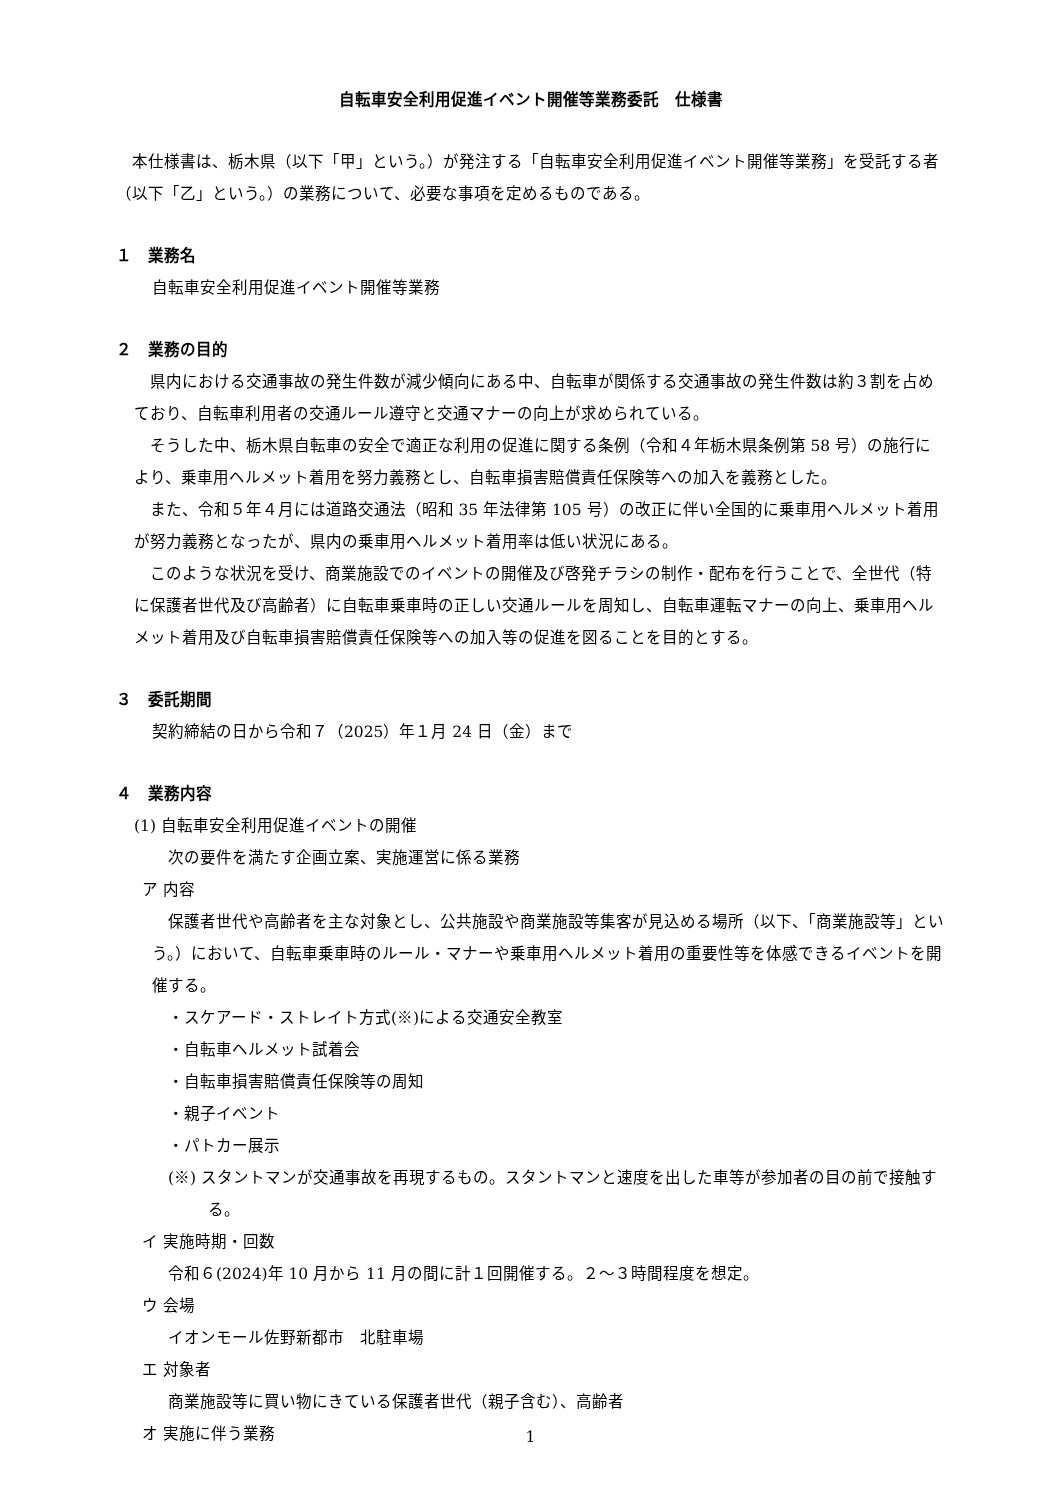自転車安全利用促進イベント開催等業務委託　仕様書
本仕様書は、栃木県（以下「甲」という。）が発注する「自転車安全利用促進イベント開催等業務」を受託する者（以下「乙」という。）の業務について、必要な事項を定めるものである。
１　業務名
自転車安全利用促進イベント開催等業務
２　業務の目的
県内における交通事故の発生件数が減少傾向にある中、自転車が関係する交通事故の発生件数は約３割を占めており、自転車利用者の交通ルール遵守と交通マナーの向上が求められている。
そうした中、栃木県自転車の安全で適正な利用の促進に関する条例（令和４年栃木県条例第 58 号）の施行により、乗車用ヘルメット着用を努力義務とし、自転車損害賠償責任保険等への加入を義務とした。
また、令和５年４月には道路交通法（昭和 35 年法律第 105 号）の改正に伴い全国的に乗車用ヘルメット着用が努力義務となったが、県内の乗車用ヘルメット着用率は低い状況にある。
このような状況を受け、商業施設でのイベントの開催及び啓発チラシの制作・配布を行うことで、全世代（特に保護者世代及び高齢者）に自転車乗車時の正しい交通ルールを周知し、自転車運転マナーの向上、乗車用ヘルメット着用及び自転車損害賠償責任保険等への加入等の促進を図ることを目的とする。
３　委託期間
契約締結の日から令和７（2025）年１月 24 日（金）まで
４　業務内容
(1) 自転車安全利用促進イベントの開催
次の要件を満たす企画立案、実施運営に係る業務
ア 内容
保護者世代や高齢者を主な対象とし、公共施設や商業施設等集客が見込める場所（以下、「商業施設等」という。）において、自転車乗車時のルール・マナーや乗車用ヘルメット着用の重要性等を体感できるイベントを開催する。
・スケアード・ストレイト方式(※)による交通安全教室
・自転車ヘルメット試着会
・自転車損害賠償責任保険等の周知
・親子イベント
・パトカー展示
(※) スタントマンが交通事故を再現するもの。スタントマンと速度を出した車等が参加者の目の前で接触する。
イ 実施時期・回数
令和６(2024)年 10 月から 11 月の間に計１回開催する。２～３時間程度を想定。
ウ 会場
イオンモール佐野新都市　北駐車場
エ 対象者
商業施設等に買い物にきている保護者世代（親子含む）、高齢者
オ 実施に伴う業務
1